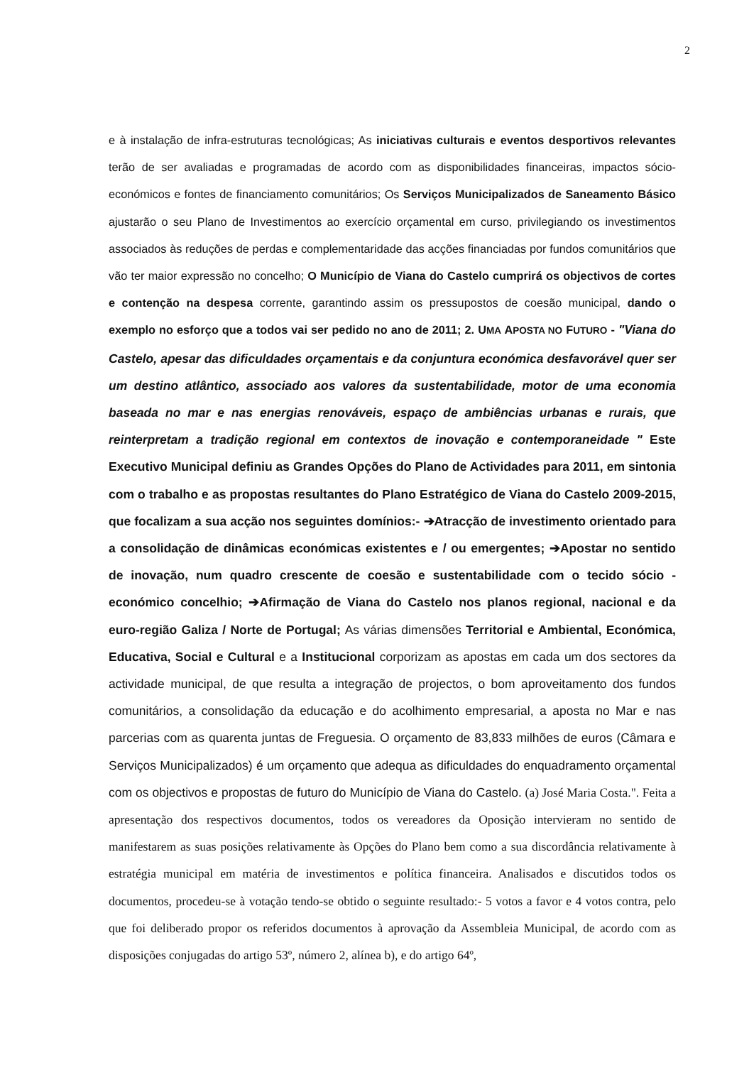2
e à instalação de infra-estruturas tecnológicas; As iniciativas culturais e eventos desportivos relevantes terão de ser avaliadas e programadas de acordo com as disponibilidades financeiras, impactos sócio-económicos e fontes de financiamento comunitários; Os Serviços Municipalizados de Saneamento Básico ajustarão o seu Plano de Investimentos ao exercício orçamental em curso, privilegiando os investimentos associados às reduções de perdas e complementaridade das acções financiadas por fundos comunitários que vão ter maior expressão no concelho; O Município de Viana do Castelo cumprirá os objectivos de cortes e contenção na despesa corrente, garantindo assim os pressupostos de coesão municipal, dando o exemplo no esforço que a todos vai ser pedido no ano de 2011; 2. UMA APOSTA NO FUTURO - "Viana do Castelo, apesar das dificuldades orçamentais e da conjuntura económica desfavorável quer ser um destino atlântico, associado aos valores da sustentabilidade, motor de uma economia baseada no mar e nas energias renováveis, espaço de ambiências urbanas e rurais, que reinterpretam a tradição regional em contextos de inovação e contemporaneidade " Este Executivo Municipal definiu as Grandes Opções do Plano de Actividades para 2011, em sintonia com o trabalho e as propostas resultantes do Plano Estratégico de Viana do Castelo 2009-2015, que focalizam a sua acção nos seguintes domínios:- ➔Atracção de investimento orientado para a consolidação de dinâmicas económicas existentes e / ou emergentes; ➔Apostar no sentido de inovação, num quadro crescente de coesão e sustentabilidade com o tecido sócio - económico concelhio; ➔Afirmação de Viana do Castelo nos planos regional, nacional e da euro-região Galiza / Norte de Portugal; As várias dimensões Territorial e Ambiental, Económica, Educativa, Social e Cultural e a Institucional corporizam as apostas em cada um dos sectores da actividade municipal, de que resulta a integração de projectos, o bom aproveitamento dos fundos comunitários, a consolidação da educação e do acolhimento empresarial, a aposta no Mar e nas parcerias com as quarenta juntas de Freguesia. O orçamento de 83,833 milhões de euros (Câmara e Serviços Municipalizados) é um orçamento que adequa as dificuldades do enquadramento orçamental com os objectivos e propostas de futuro do Município de Viana do Castelo. (a) José Maria Costa.". Feita a apresentação dos respectivos documentos, todos os vereadores da Oposição intervieram no sentido de manifestarem as suas posições relativamente às Opções do Plano bem como a sua discordância relativamente à estratégia municipal em matéria de investimentos e política financeira. Analisados e discutidos todos os documentos, procedeu-se à votação tendo-se obtido o seguinte resultado:- 5 votos a favor e 4 votos contra, pelo que foi deliberado propor os referidos documentos à aprovação da Assembleia Municipal, de acordo com as disposições conjugadas do artigo 53º, número 2, alínea b), e do artigo 64º,